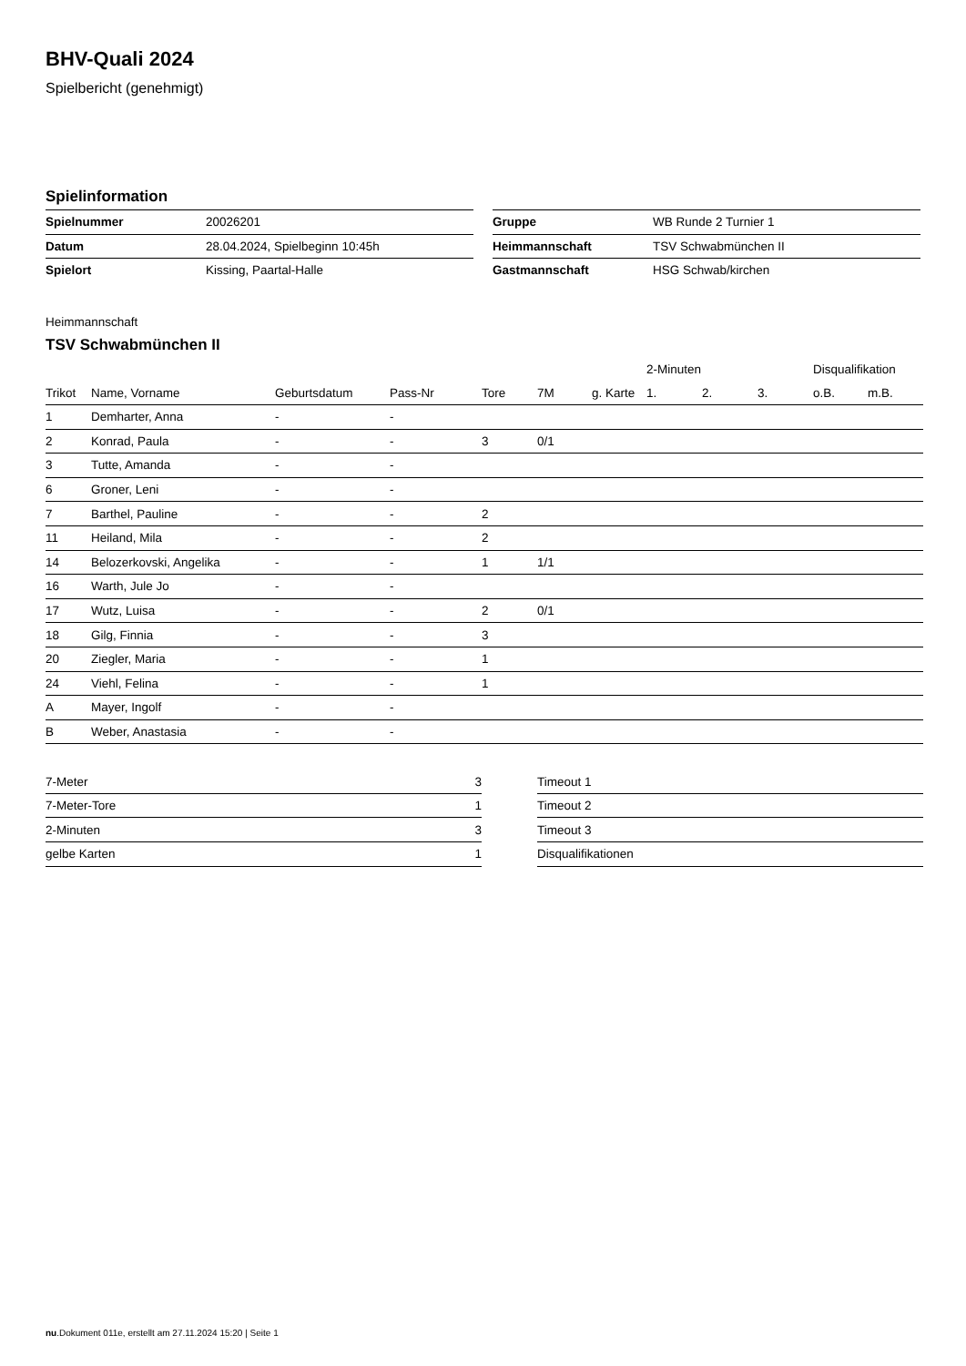BHV-Quali 2024
Spielbericht (genehmigt)
Spielinformation
| Spielnummer | 20026201 |
| Datum | 28.04.2024, Spielbeginn 10:45h |
| Spielort | Kissing, Paartal-Halle |
| Gruppe | WB Runde 2 Turnier 1 |
| Heimmannschaft | TSV Schwabmünchen II |
| Gastmannschaft | HSG Schwab/kirchen |
Heimmannschaft
TSV Schwabmünchen II
| | | | | | | | 2-Minuten | | | Disqualifikation | |
| --- | --- | --- | --- | --- | --- | --- | --- | --- | --- | --- | --- |
| Trikot | Name, Vorname | Geburtsdatum | Pass-Nr | Tore | 7M | g. Karte | 1. | 2. | 3. | o.B. | m.B. |
| 1 | Demharter, Anna | - | - | | | | | | | | |
| 2 | Konrad, Paula | - | - | 3 | 0/1 | | | | | | |
| 3 | Tutte, Amanda | - | - | | | | | | | | |
| 6 | Groner, Leni | - | - | | | | | | | | |
| 7 | Barthel, Pauline | - | - | 2 | | | | | | | |
| 11 | Heiland, Mila | - | - | 2 | | | | | | | |
| 14 | Belozerkovski, Angelika | - | - | 1 | 1/1 | | | | | | |
| 16 | Warth, Jule Jo | - | - | | | | | | | | |
| 17 | Wutz, Luisa | - | - | 2 | 0/1 | | | | | | |
| 18 | Gilg, Finnia | - | - | 3 | | | | | | | |
| 20 | Ziegler, Maria | - | - | 1 | | | | | | | |
| 24 | Viehl, Felina | - | - | 1 | | | | | | | |
| A | Mayer, Ingolf | - | - | | | | | | | | |
| B | Weber, Anastasia | - | - | | | | | | | | |
| 7-Meter | 3 |
| 7-Meter-Tore | 1 |
| 2-Minuten | 3 |
| gelbe Karten | 1 |
| Timeout 1 |
| Timeout 2 |
| Timeout 3 |
| Disqualifikationen |
nu.Dokument 011e, erstellt am 27.11.2024 15:20 | Seite 1